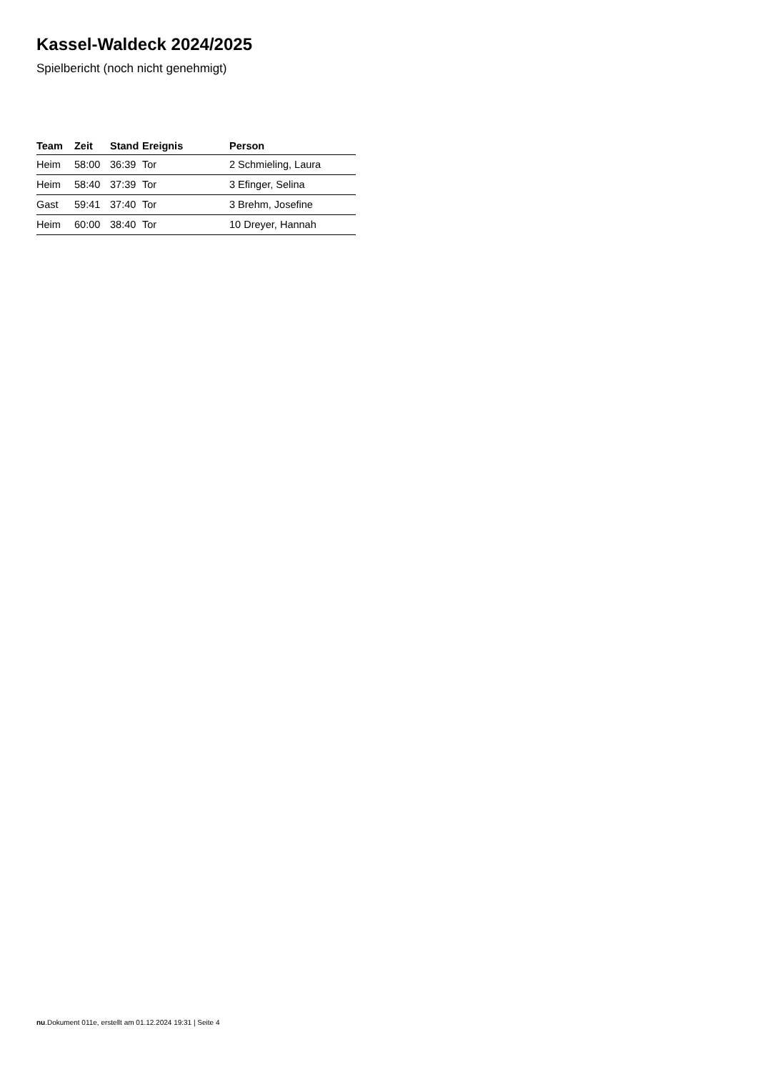Kassel-Waldeck 2024/2025
Spielbericht (noch nicht genehmigt)
| Team | Zeit | Stand | Ereignis | Person |
| --- | --- | --- | --- | --- |
| Heim | 58:00 | 36:39 | Tor | 2 Schmieling, Laura |
| Heim | 58:40 | 37:39 | Tor | 3 Efinger, Selina |
| Gast | 59:41 | 37:40 | Tor | 3 Brehm, Josefine |
| Heim | 60:00 | 38:40 | Tor | 10 Dreyer, Hannah |
nu.Dokument 011e, erstellt am 01.12.2024 19:31 | Seite 4